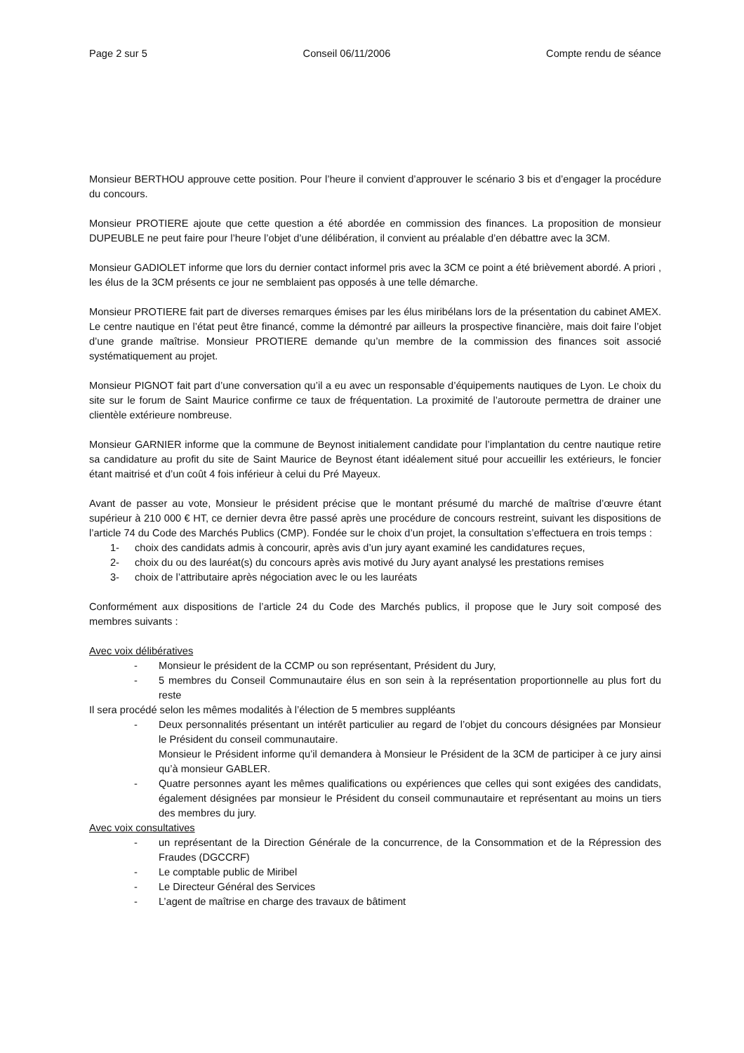Page 2 sur 5 Conseil 06/11/2006 Compte rendu de séance
Monsieur BERTHOU approuve cette position. Pour l’heure il convient d’approuver le scénario 3 bis et d’engager la procédure du concours.
Monsieur PROTIERE ajoute que cette question a été abordée en commission des finances. La proposition de monsieur DUPEUBLE ne peut faire pour l’heure l’objet d’une délibération, il convient au préalable d’en débattre avec la 3CM.
Monsieur GADIOLET informe que lors du dernier contact informel pris avec la 3CM ce point a été brièvement abordé. A priori , les élus de la 3CM présents ce jour ne semblaient pas opposés à une telle démarche.
Monsieur PROTIERE fait part de diverses remarques émises par les élus miribélans lors de la présentation du cabinet AMEX. Le centre nautique en l’état peut être financé, comme la démontré par ailleurs la prospective financière, mais doit faire l’objet d’une grande maîtrise. Monsieur PROTIERE demande qu’un membre de la commission des finances soit associé systématiquement au projet.
Monsieur PIGNOT fait part d’une conversation qu’il a eu avec un responsable d’équipements nautiques de Lyon. Le choix du site sur le forum de Saint Maurice confirme ce taux de fréquentation. La proximité de l’autoroute permettra de drainer une clientèle extérieure nombreuse.
Monsieur GARNIER informe que la commune de Beynost initialement candidate pour l’implantation du centre nautique retire sa candidature au profit du site de Saint Maurice de Beynost étant idéalement situé pour accueillir les extérieurs, le foncier étant maitrisé et d’un coût 4 fois inférieur à celui du Pré Mayeux.
Avant de passer au vote, Monsieur le président précise que le montant présumé du marché de maîtrise d’œuvre étant supérieur à 210 000 € HT, ce dernier devra être passé après une procédure de concours restreint, suivant les dispositions de l’article 74 du Code des Marchés Publics (CMP). Fondée sur le choix d’un projet, la consultation s’effectuera en trois temps :
1- choix des candidats admis à concourir, après avis d’un jury ayant examiné les candidatures reçues,
2- choix du ou des lauréat(s) du concours après avis motivé du Jury ayant analysé les prestations remises
3- choix de l’attributaire après négociation avec le ou les lauréats
Conformément aux dispositions de l’article 24 du Code des Marchés publics, il propose que le Jury soit composé des membres suivants :
Avec voix délibératives
- Monsieur le président de la CCMP ou son représentant, Président du Jury,
- 5 membres du Conseil Communautaire élus en son sein à la représentation proportionnelle au plus fort du reste
Il sera procédé selon les mêmes modalités à l’élection de 5 membres suppléants
- Deux personnalités présentant un intérêt particulier au regard de l’objet du concours désignées par Monsieur le Président du conseil communautaire.
Monsieur le Président informe qu’il demandera à Monsieur le Président de la 3CM de participer à ce jury ainsi qu’à monsieur GABLER.
- Quatre personnes ayant les mêmes qualifications ou expériences que celles qui sont exigées des candidats, également désignées par monsieur le Président du conseil communautaire et représentant au moins un tiers des membres du jury.
Avec voix consultatives
- un représentant de la Direction Générale de la concurrence, de la Consommation et de la Répression des Fraudes (DGCCRF)
- Le comptable public de Miribel
- Le Directeur Général des Services
- L’agent de maîtrise en charge des travaux de bâtiment